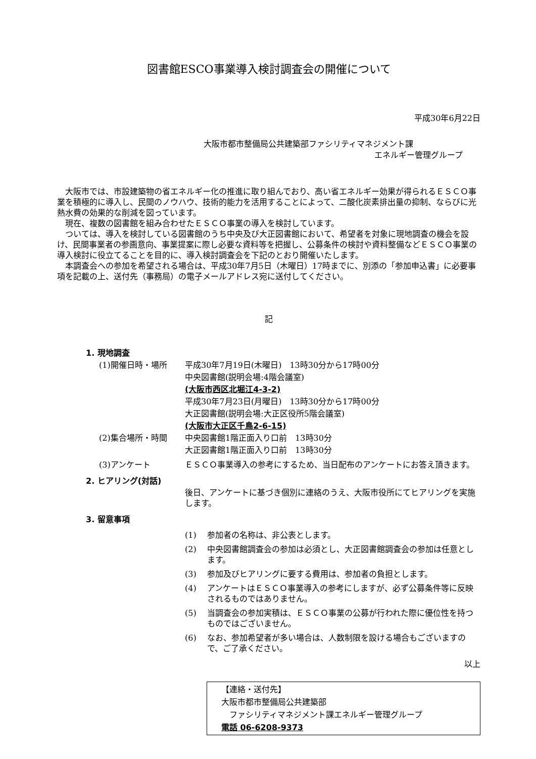図書館ESCO事業導入検討調査会の開催について
平成30年6月22日
大阪市都市整備局公共建築部ファシリティマネジメント課
エネルギー管理グループ
大阪市では、市設建築物の省エネルギー化の推進に取り組んでおり、高い省エネルギー効果が得られるＥＳＣＯ事業を積極的に導入し、民間のノウハウ、技術的能力を活用することによって、二酸化炭素排出量の抑制、ならびに光熱水費の効果的な削減を図っています。
現在、複数の図書館を組み合わせたＥＳＣＯ事業の導入を検討しています。
ついては、導入を検討している図書館のうち中央及び大正図書館において、希望者を対象に現地調査の機会を設け、民間事業者の参画意向、事業提案に際し必要な資料等を把握し、公募条件の検討や資料整備などＥＳＣＯ事業の導入検討に役立てることを目的に、導入検討調査会を下記のとおり開催いたします。
本調査会への参加を希望される場合は、平成30年7月5日（木曜日）17時までに、別添の「参加申込書」に必要事項を記載の上、送付先（事務局）の電子メールアドレス宛に送付してください。
記
1. 現地調査
(1)開催日時・場所 平成30年7月19日(木曜日)　13時30分から17時00分
中央図書館(説明会場:4階会議室)
(大阪市西区北堀江4-3-2)
平成30年7月23日(月曜日)　13時30分から17時00分
大正図書館(説明会場:大正区役所5階会議室)
(大阪市大正区千鳥2-6-15)
(2)集合場所・時間 中央図書館1階正面入り口前　13時30分
大正図書館1階正面入り口前　13時30分
(3)アンケート ＥＳＣＯ事業導入の参考にするため、当日配布のアンケートにお答え頂きます。
2. ヒアリング(対話)
後日、アンケートに基づき個別に連絡のうえ、大阪市役所にてヒアリングを実施します。
3. 留意事項
(1) 参加者の名称は、非公表とします。
(2) 中央図書館調査会の参加は必須とし、大正図書館調査会の参加は任意とします。
(3) 参加及びヒアリングに要する費用は、参加者の負担とします。
(4) アンケートはＥＳＣＯ事業導入の参考にしますが、必ず公募条件等に反映されるものではありません。
(5) 当調査会の参加実積は、ＥＳＣＯ事業の公募が行われた際に優位性を持つものではございません。
(6) なお、参加希望者が多い場合は、人数制限を設ける場合もございますので、ご了承ください。
以上
【連絡・送付先】
大阪市都市整備局公共建築部
　ファシリティマネジメント課エネルギー管理グループ
電話 06-6208-9373